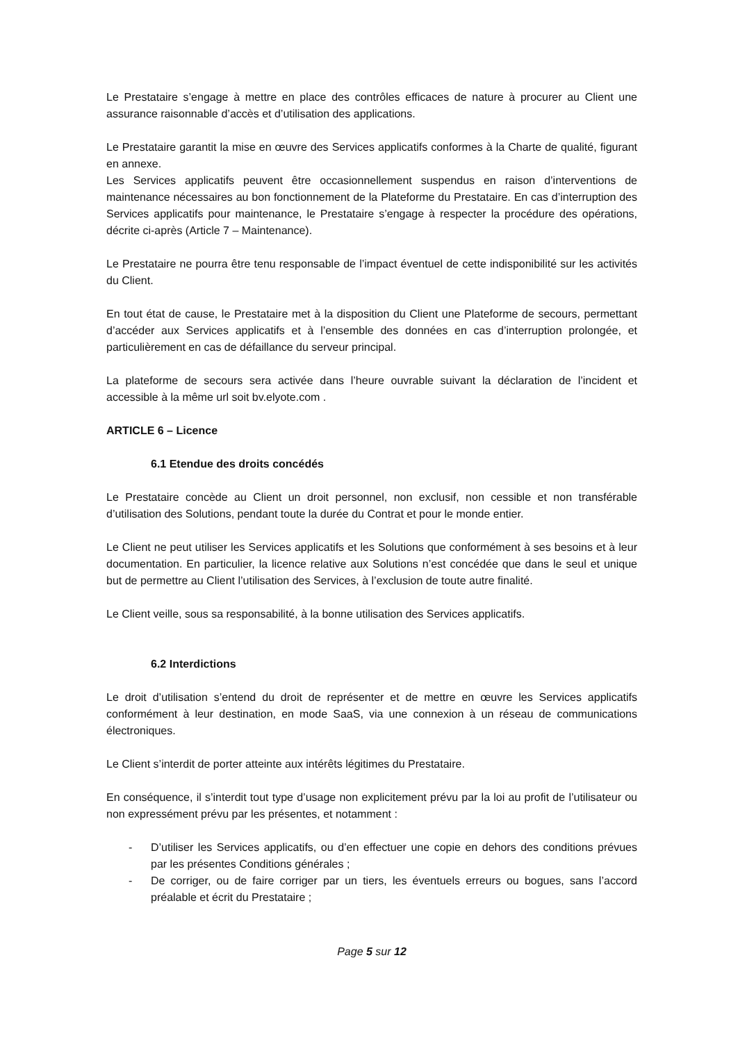Le Prestataire s’engage à mettre en place des contrôles efficaces de nature à procurer au Client une assurance raisonnable d’accès et d’utilisation des applications.
Le Prestataire garantit la mise en œuvre des Services applicatifs conformes à la Charte de qualité, figurant en annexe.
Les Services applicatifs peuvent être occasionnellement suspendus en raison d’interventions de maintenance nécessaires au bon fonctionnement de la Plateforme du Prestataire. En cas d’interruption des Services applicatifs pour maintenance, le Prestataire s’engage à respecter la procédure des opérations, décrite ci-après (Article 7 – Maintenance).
Le Prestataire ne pourra être tenu responsable de l’impact éventuel de cette indisponibilité sur les activités du Client.
En tout état de cause, le Prestataire met à la disposition du Client une Plateforme de secours, permettant d’accéder aux Services applicatifs et à l’ensemble des données en cas d’interruption prolongée, et particulièrement en cas de défaillance du serveur principal.
La plateforme de secours sera activée dans l’heure ouvrable suivant la déclaration de l’incident et accessible à la même url soit bv.elyote.com .
ARTICLE 6 – Licence
6.1 Etendue des droits concédés
Le Prestataire concède au Client un droit personnel, non exclusif, non cessible et non transférable d’utilisation des Solutions, pendant toute la durée du Contrat et pour le monde entier.
Le Client ne peut utiliser les Services applicatifs et les Solutions que conformément à ses besoins et à leur documentation. En particulier, la licence relative aux Solutions n’est concédée que dans le seul et unique but de permettre au Client l’utilisation des Services, à l’exclusion de toute autre finalité.
Le Client veille, sous sa responsabilité, à la bonne utilisation des Services applicatifs.
6.2 Interdictions
Le droit d’utilisation s’entend du droit de représenter et de mettre en œuvre les Services applicatifs conformément à leur destination, en mode SaaS, via une connexion à un réseau de communications électroniques.
Le Client s’interdit de porter atteinte aux intérêts légitimes du Prestataire.
En conséquence, il s’interdit tout type d’usage non explicitement prévu par la loi au profit de l’utilisateur ou non expressément prévu par les présentes, et notamment :
- D’utiliser les Services applicatifs, ou d’en effectuer une copie en dehors des conditions prévues par les présentes Conditions générales ;
- De corriger, ou de faire corriger par un tiers, les éventuels erreurs ou bogues, sans l’accord préalable et écrit du Prestataire ;
Page 5 sur 12